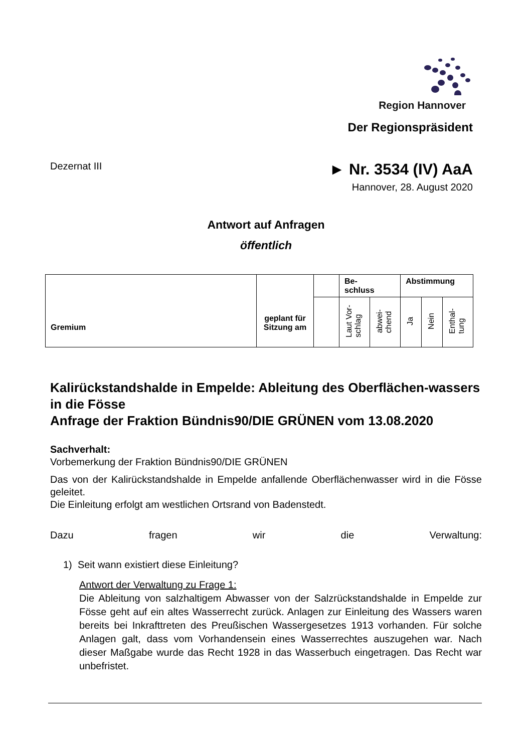Region Hannover
Der Regionspräsident
Dezernat III ► Nr. 3534 (IV) AaA
Hannover, 28. August 2020
Antwort auf Anfragen
öffentlich
| Gremium | geplant für Sitzung am | | Be- schluss | | Abstimmung | | |
| --- | --- | --- | --- | --- | --- | --- | --- |
| | | | Laut Vor- schlag | abwei- chend | Ja | Nein | Enthal- tung |
Kalirückstandshalde in Empelde: Ableitung des Oberflächen-wassers in die Fösse
Anfrage der Fraktion Bündnis90/DIE GRÜNEN vom 13.08.2020
Sachverhalt:
Vorbemerkung der Fraktion Bündnis90/DIE GRÜNEN
Das von der Kalirückstandshalde in Empelde anfallende Oberflächenwasser wird in die Fösse geleitet.
Die Einleitung erfolgt am westlichen Ortsrand von Badenstedt.
Dazu fragen wir die Verwaltung:
1) Seit wann existiert diese Einleitung?
Antwort der Verwaltung zu Frage 1:
Die Ableitung von salzhaltigem Abwasser von der Salzrückstandshalde in Empelde zur Fösse geht auf ein altes Wasserrecht zurück. Anlagen zur Einleitung des Wassers waren bereits bei Inkrafttreten des Preußischen Wassergesetzes 1913 vorhanden. Für solche Anlagen galt, dass vom Vorhandensein eines Wasserrechtes auszugehen war. Nach dieser Maßgabe wurde das Recht 1928 in das Wasserbuch eingetragen. Das Recht war unbefristet.